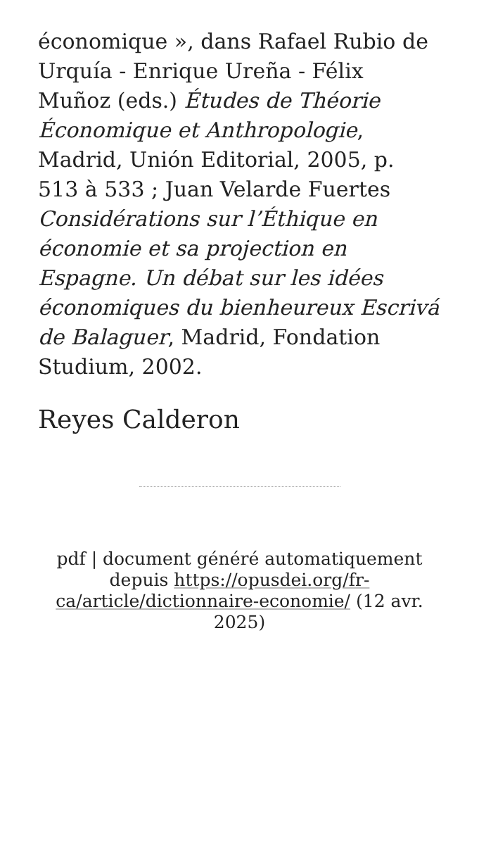économique », dans Rafael Rubio de Urquía - Enrique Ureña - Félix Muñoz (eds.) Études de Théorie Économique et Anthropologie, Madrid, Unión Editorial, 2005, p. 513 à 533 ; Juan Velarde Fuertes Considérations sur l’Éthique en économie et sa projection en Espagne. Un débat sur les idées économiques du bienheureux Escrivá de Balaguer, Madrid, Fondation Studium, 2002.
Reyes Calderon
pdf | document généré automatiquement depuis https://opusdei.org/fr-ca/article/dictionnaire-economie/ (12 avr. 2025)